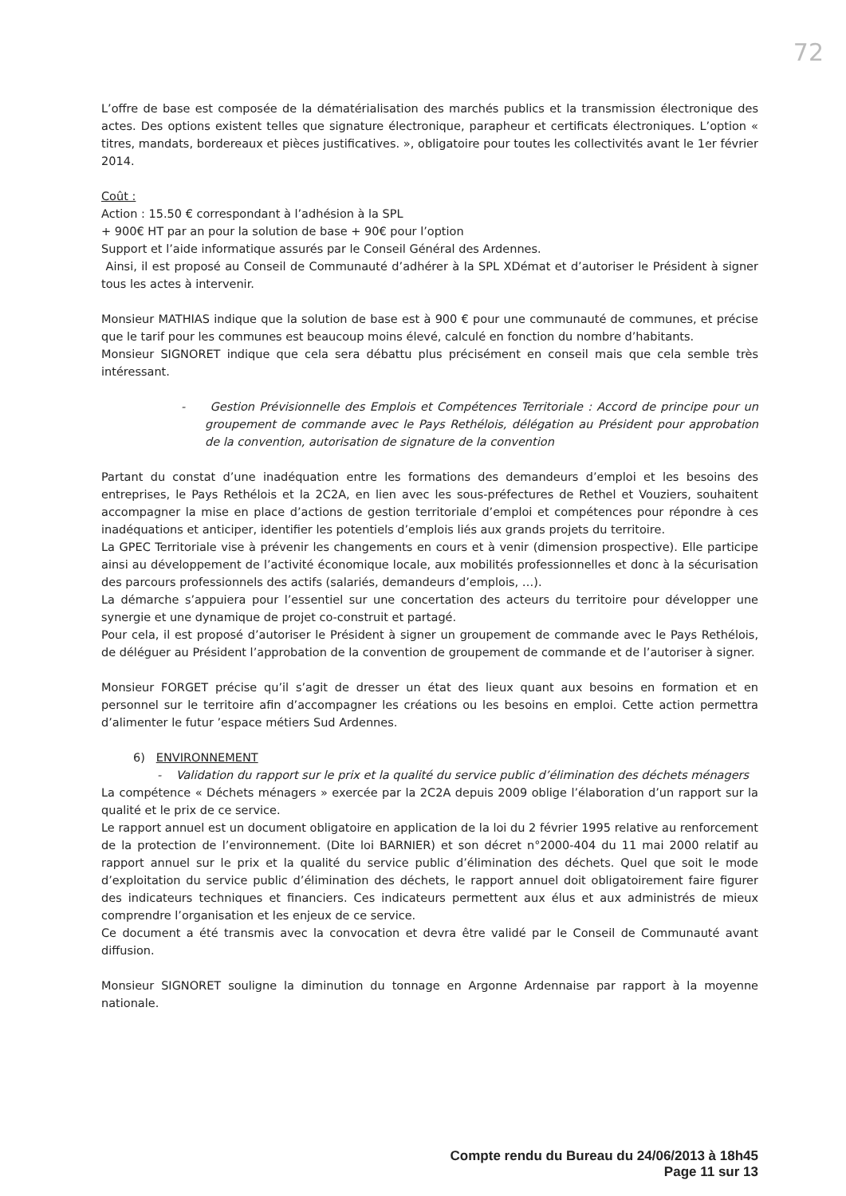72
L’offre de base est composée de la dématérialisation des marchés publics et la transmission électronique des actes. Des options existent telles que signature électronique, parapheur et certificats électroniques. L’option « titres, mandats, bordereaux et pièces justificatives. », obligatoire pour toutes les collectivités avant le 1er février 2014.
Coût :
Action : 15.50 € correspondant à l’adhésion à la SPL
+ 900€ HT par an pour la solution de base + 90€ pour l’option
Support et l’aide informatique assurés par le Conseil Général des Ardennes.
Ainsi, il est proposé au Conseil de Communauté d’adhérer à la SPL XDémat et d’autoriser le Président à signer tous les actes à intervenir.
Monsieur MATHIAS indique que la solution de base est à 900 € pour une communauté de communes, et précise que le tarif pour les communes est beaucoup moins élevé, calculé en fonction du nombre d’habitants.
Monsieur SIGNORET indique que cela sera débattu plus précisément en conseil mais que cela semble très intéressant.
- Gestion Prévisionnelle des Emplois et Compétences Territoriale : Accord de principe pour un groupement de commande avec le Pays Rethélois, délégation au Président pour approbation de la convention, autorisation de signature de la convention
Partant du constat d’une inadéquation entre les formations des demandeurs d’emploi et les besoins des entreprises, le Pays Rethélois et la 2C2A, en lien avec les sous-préfectures de Rethel et Vouziers, souhaitent accompagner la mise en place d’actions de gestion territoriale d’emploi et compétences pour répondre à ces inadéquations et anticiper, identifier les potentiels d’emplois liés aux grands projets du territoire.
La GPEC Territoriale vise à prévenir les changements en cours et à venir (dimension prospective). Elle participe ainsi au développement de l’activité économique locale, aux mobilités professionnelles et donc à la sécurisation des parcours professionnels des actifs (salariés, demandeurs d’emplois, …).
La démarche s’appuiera pour l’essentiel sur une concertation des acteurs du territoire pour développer une synergie et une dynamique de projet co-construit et partagé.
Pour cela, il est proposé d’autoriser le Président à signer un groupement de commande avec le Pays Rethélois, de déléguer au Président l’approbation de la convention de groupement de commande et de l’autoriser à signer.
Monsieur FORGET précise qu’il s’agit de dresser un état des lieux quant aux besoins en formation et en personnel sur le territoire afin d’accompagner les créations ou les besoins en emploi. Cette action permettra d’alimenter le futur ’espace métiers Sud Ardennes.
6) ENVIRONNEMENT
- Validation du rapport sur le prix et la qualité du service public d’élimination des déchets ménagers
La compétence « Déchets ménagers » exercée par la 2C2A depuis 2009 oblige l’élaboration d’un rapport sur la qualité et le prix de ce service.
Le rapport annuel est un document obligatoire en application de la loi du 2 février 1995 relative au renforcement de la protection de l’environnement. (Dite loi BARNIER) et son décret n°2000-404 du 11 mai 2000 relatif au rapport annuel sur le prix et la qualité du service public d’élimination des déchets. Quel que soit le mode d’exploitation du service public d’élimination des déchets, le rapport annuel doit obligatoirement faire figurer des indicateurs techniques et financiers. Ces indicateurs permettent aux élus et aux administrés de mieux comprendre l’organisation et les enjeux de ce service.
Ce document a été transmis avec la convocation et devra être validé par le Conseil de Communauté avant diffusion.
Monsieur SIGNORET souligne la diminution du tonnage en Argonne Ardennaise par rapport à la moyenne nationale.
Compte rendu du Bureau du 24/06/2013 à 18h45
Page 11 sur 13